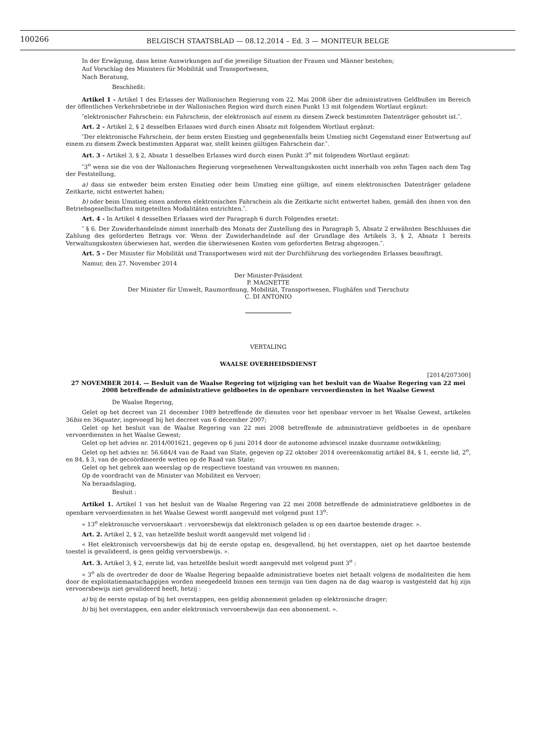100266
BELGISCH STAATSBLAD — 08.12.2014 – Ed. 3 — MONITEUR BELGE
In der Erwägung, dass keine Auswirkungen auf die jeweilige Situation der Frauen und Männer bestehen;
Auf Vorschlag des Ministers für Mobilität und Transportwesen,
Nach Beratung,
Beschließt:
Artikel 1 - Artikel 1 des Erlasses der Wallonischen Regierung vom 22. Mai 2008 über die administrativen Geldbußen im Bereich der öffentlichen Verkehrsbetriebe in der Wallonischen Region wird durch einen Punkt 13 mit folgendem Wortlaut ergänzt:
″elektronischer Fahrschein: ein Fahrschein, der elektronisch auf einem zu diesem Zweck bestimmten Datenträger gehostet ist.″.
Art. 2 - Artikel 2, § 2 desselben Erlasses wird durch einen Absatz mit folgendem Wortlaut ergänzt:
″Der elektronische Fahrschein, der beim ersten Einstieg und gegebenenfalls beim Umstieg nicht Gegenstand einer Entwertung auf einem zu diesem Zweck bestimmten Apparat war, stellt keinen gültigen Fahrschein dar.″.
Art. 3 - Artikel 3, § 2, Absatz 1 desselben Erlasses wird durch einen Punkt 3<sup>o</sup> mit folgendem Wortlaut ergänzt:
″3<sup>o</sup> wenn sie die von der Wallonischen Regierung vorgesehenen Verwaltungskosten nicht innerhalb von zehn Tagen nach dem Tag der Feststellung,
a) dass sie entweder beim ersten Einstieg oder beim Umstieg eine gültige, auf einem elektronischen Datenträger geladene Zeitkarte, nicht entwertet haben;
b) oder beim Umstieg einen anderen elektronischen Fahrschein als die Zeitkarte nicht entwertet haben, gemäß den ihnen von den Betriebsgesellschaften mitgeteilten Modalitäten entrichten.″.
Art. 4 - In Artikel 4 desselben Erlasses wird der Paragraph 6 durch Folgendes ersetzt:
″ § 6. Der Zuwiderhandelnde nimmt innerhalb des Monats der Zustellung des in Paragraph 5, Absatz 2 erwähnten Beschlusses die Zahlung des geforderten Betrags vor. Wenn der Zuwiderhandelnde auf der Grundlage des Artikels 3, § 2, Absatz 1 bereits Verwaltungskosten überwiesen hat, werden die überwiesenen Kosten vom geforderten Betrag abgezogen.″.
Art. 5 - Der Minister für Mobilität und Transportwesen wird mit der Durchführung des vorliegenden Erlasses beauftragt.
Namur, den 27. November 2014
Der Minister-Präsident
P. MAGNETTE
Der Minister für Umwelt, Raumordnung, Mobilität, Transportwesen, Flughäfen und Tierschutz
C. DI ANTONIO
VERTALING
WAALSE OVERHEIDSDIENST
[2014/207300]
27 NOVEMBER 2014. — Besluit van de Waalse Regering tot wijziging van het besluit van de Waalse Regering van 22 mei 2008 betreffende de administratieve geldboetes in de openbare vervoerdiensten in het Waalse Gewest
De Waalse Regering,
Gelet op het decreet van 21 december 1989 betreffende de diensten voor het openbaar vervoer in het Waalse Gewest, artikelen 36bis en 36quater, ingevoegd bij het decreet van 6 december 2007;
Gelet op het besluit van de Waalse Regering van 22 mei 2008 betreffende de administratieve geldboetes in de openbare vervoerdiensten in het Waalse Gewest;
Gelet op het advies nr. 2014/001621, gegeven op 6 juni 2014 door de autonome adviescel inzake duurzame ontwikkeling;
Gelet op het advies nr. 56.684/4 van de Raad van State, gegeven op 22 oktober 2014 overeenkomstig artikel 84, § 1, eerste lid, 2<sup>o</sup>, en 84, § 3, van de gecoördineerde wetten op de Raad van State;
Gelet op het gebrek aan weerslag op de respectieve toestand van vrouwen en mannen;
Op de voordracht van de Minister van Mobiliteit en Vervoer;
Na beraadslaging,
Besluit :
Artikel 1. Artikel 1 van het besluit van de Waalse Regering van 22 mei 2008 betreffende de administratieve geldboetes in de openbare vervoerdiensten in het Waalse Gewest wordt aangevuld met volgend punt 13<sup>o</sup>:
« 13<sup>o</sup> elektronische vervoerskaart : vervoersbewijs dat elektronisch geladen is op een daartoe bestemde drager. ».
Art. 2. Artikel 2, § 2, van hetzelfde besluit wordt aangevuld met volgend lid :
« Het elektronisch vervoersbewijs dat bij de eerste opstap en, desgevallend, bij het overstappen, niet op het daartoe bestemde toestel is gevalideerd, is geen geldig vervoersbewijs. ».
Art. 3. Artikel 3, § 2, eerste lid, van hetzelfde besluit wordt aangevuld met volgend punt 3<sup>o</sup> :
« 3<sup>o</sup> als de overtreder de door de Waalse Regering bepaalde administratieve boetes niet betaalt volgens de modaliteiten die hem door de exploitatiemaatschappijen worden meegedeeld binnen een termijn van tien dagen na de dag waarop is vastgesteld dat hij zijn vervoersbewijs niet gevalideerd heeft, hetzij :
a) bij de eerste opstap of bij het overstappen, een geldig abonnement geladen op elektronische drager;
b) bij het overstappen, een ander elektronisch vervoersbewijs dan een abonnement. ».